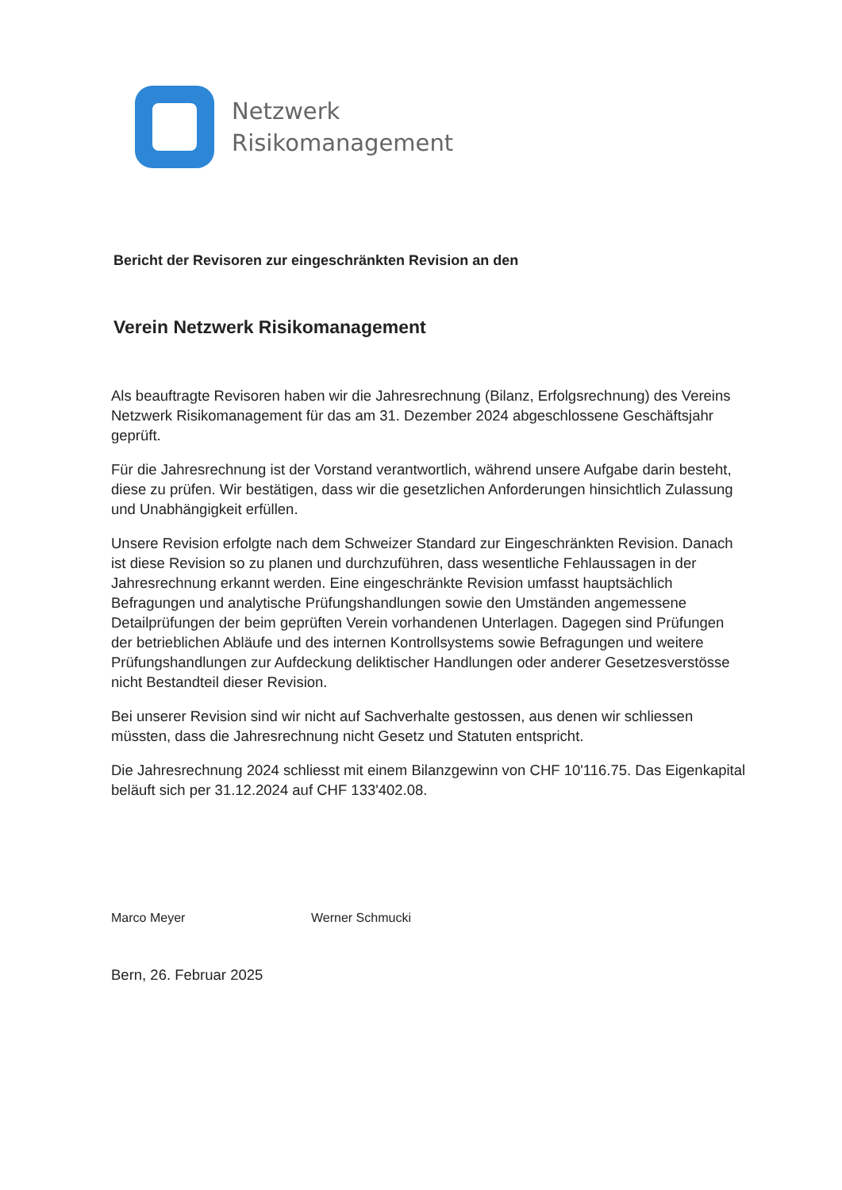Netzwerk
Risikomanagement
Bericht der Revisoren zur eingeschränkten Revision an den
Verein Netzwerk Risikomanagement
Als beauftragte Revisoren haben wir die Jahresrechnung (Bilanz, Erfolgsrechnung) des Vereins Netzwerk Risikomanagement für das am 31. Dezember 2024 abgeschlossene Geschäftsjahr geprüft.
Für die Jahresrechnung ist der Vorstand verantwortlich, während unsere Aufgabe darin besteht, diese zu prüfen. Wir bestätigen, dass wir die gesetzlichen Anforderungen hinsichtlich Zulassung und Unabhängigkeit erfüllen.
Unsere Revision erfolgte nach dem Schweizer Standard zur Eingeschränkten Revision. Danach ist diese Revision so zu planen und durchzuführen, dass wesentliche Fehlaussagen in der Jahresrechnung erkannt werden. Eine eingeschränkte Revision umfasst hauptsächlich Befragungen und analytische Prüfungshandlungen sowie den Umständen angemessene Detailprüfungen der beim geprüften Verein vorhandenen Unterlagen. Dagegen sind Prüfungen der betrieblichen Abläufe und des internen Kontrollsystems sowie Befragungen und weitere Prüfungshandlungen zur Aufdeckung deliktischer Handlungen oder anderer Gesetzesverstösse nicht Bestandteil dieser Revision.
Bei unserer Revision sind wir nicht auf Sachverhalte gestossen, aus denen wir schliessen müssten, dass die Jahresrechnung nicht Gesetz und Statuten entspricht.
Die Jahresrechnung 2024 schliesst mit einem Bilanzgewinn von CHF 10'116.75. Das Eigenkapital beläuft sich per 31.12.2024 auf CHF 133'402.08.
Marco Meyer Werner Schmucki
Bern, 26. Februar 2025